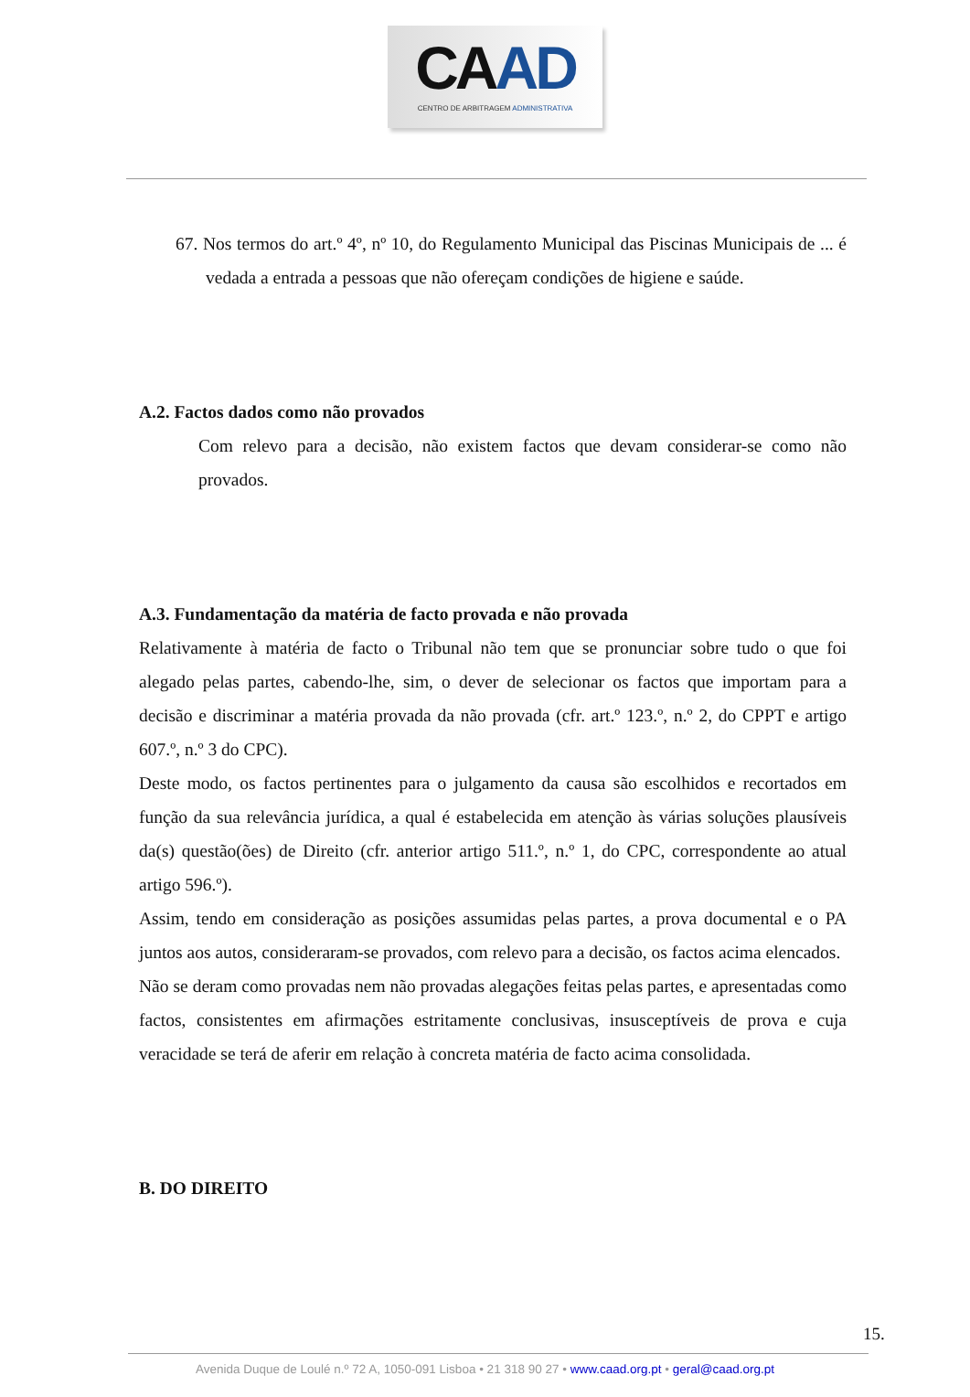CAAD
CENTRO DE ARBITRAGEM ADMINISTRATIVA
67. Nos termos do art.º 4º, nº 10, do Regulamento Municipal das Piscinas Municipais de ... é vedada a entrada a pessoas que não ofereçam condições de higiene e saúde.
A.2. Factos dados como não provados
Com relevo para a decisão, não existem factos que devam considerar-se como não provados.
A.3. Fundamentação da matéria de facto provada e não provada
Relativamente à matéria de facto o Tribunal não tem que se pronunciar sobre tudo o que foi alegado pelas partes, cabendo-lhe, sim, o dever de selecionar os factos que importam para a decisão e discriminar a matéria provada da não provada (cfr. art.º 123.º, n.º 2, do CPPT e artigo 607.º, n.º 3 do CPC).
Deste modo, os factos pertinentes para o julgamento da causa são escolhidos e recortados em função da sua relevância jurídica, a qual é estabelecida em atenção às várias soluções plausíveis da(s) questão(ões) de Direito (cfr. anterior artigo 511.º, n.º 1, do CPC, correspondente ao atual artigo 596.º).
Assim, tendo em consideração as posições assumidas pelas partes, a prova documental e o PA juntos aos autos, consideraram-se provados, com relevo para a decisão, os factos acima elencados.
Não se deram como provadas nem não provadas alegações feitas pelas partes, e apresentadas como factos, consistentes em afirmações estritamente conclusivas, insusceptíveis de prova e cuja veracidade se terá de aferir em relação à concreta matéria de facto acima consolidada.
B. DO DIREITO
15.
Avenida Duque de Loulé n.º 72 A, 1050-091 Lisboa • 21 318 90 27 • www.caad.org.pt • geral@caad.org.pt